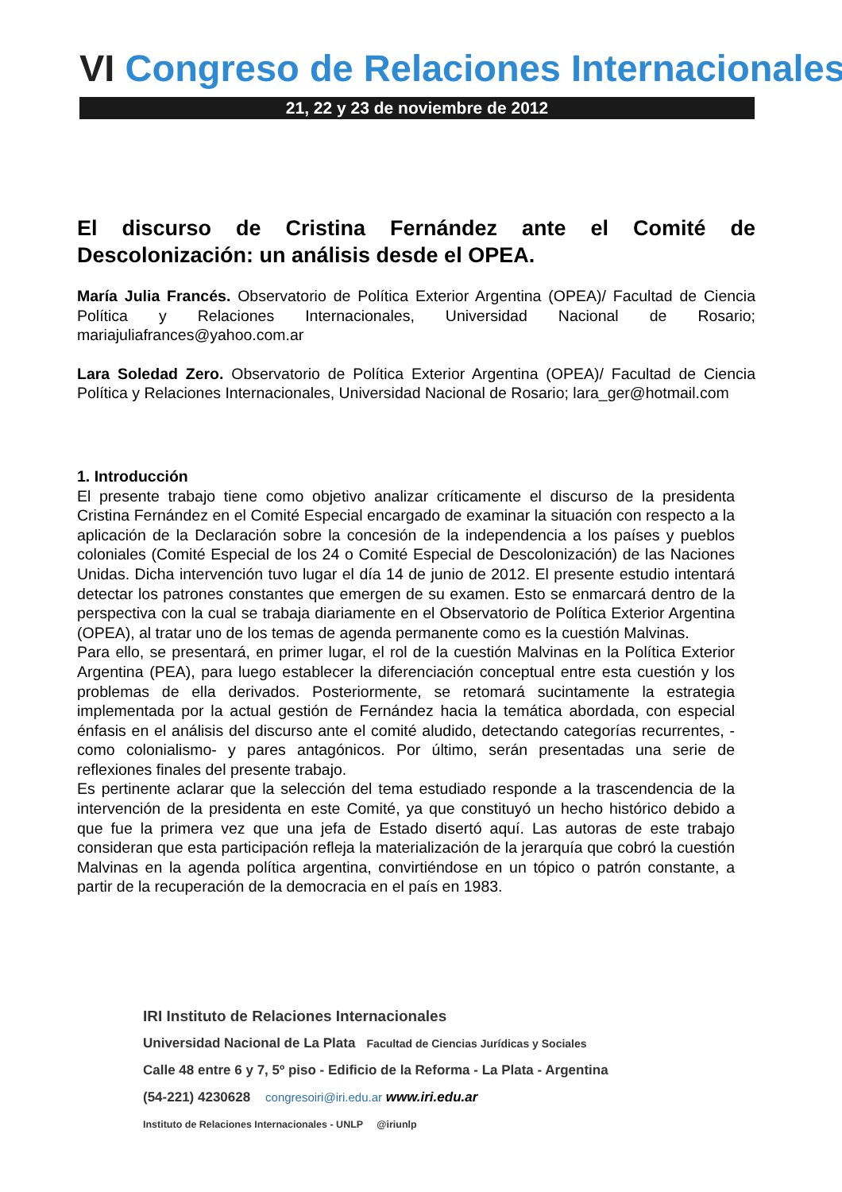VI Congreso de Relaciones Internacionales
21, 22 y 23 de noviembre de 2012
El discurso de Cristina Fernández ante el Comité de Descolonización: un análisis desde el OPEA.
María Julia Francés. Observatorio de Política Exterior Argentina (OPEA)/ Facultad de Ciencia Política y Relaciones Internacionales, Universidad Nacional de Rosario; mariajuliafrances@yahoo.com.ar
Lara Soledad Zero. Observatorio de Política Exterior Argentina (OPEA)/ Facultad de Ciencia Política y Relaciones Internacionales, Universidad Nacional de Rosario; lara_ger@hotmail.com
1. Introducción
El presente trabajo tiene como objetivo analizar críticamente el discurso de la presidenta Cristina Fernández en el Comité Especial encargado de examinar la situación con respecto a la aplicación de la Declaración sobre la concesión de la independencia a los países y pueblos coloniales (Comité Especial de los 24 o Comité Especial de Descolonización) de las Naciones Unidas. Dicha intervención tuvo lugar el día 14 de junio de 2012. El presente estudio intentará detectar los patrones constantes que emergen de su examen. Esto se enmarcará dentro de la perspectiva con la cual se trabaja diariamente en el Observatorio de Política Exterior Argentina (OPEA), al tratar uno de los temas de agenda permanente como es la cuestión Malvinas.
Para ello, se presentará, en primer lugar, el rol de la cuestión Malvinas en la Política Exterior Argentina (PEA), para luego establecer la diferenciación conceptual entre esta cuestión y los problemas de ella derivados. Posteriormente, se retomará sucintamente la estrategia implementada por la actual gestión de Fernández hacia la temática abordada, con especial énfasis en el análisis del discurso ante el comité aludido, detectando categorías recurrentes, -como colonialismo- y pares antagónicos. Por último, serán presentadas una serie de reflexiones finales del presente trabajo.
Es pertinente aclarar que la selección del tema estudiado responde a la trascendencia de la intervención de la presidenta en este Comité, ya que constituyó un hecho histórico debido a que fue la primera vez que una jefa de Estado disertó aquí. Las autoras de este trabajo consideran que esta participación refleja la materialización de la jerarquía que cobró la cuestión Malvinas en la agenda política argentina, convirtiéndose en un tópico o patrón constante, a partir de la recuperación de la democracia en el país en 1983.
IRI Instituto de Relaciones Internacionales
Universidad Nacional de La Plata Facultad de Ciencias Jurídicas y Sociales
Calle 48 entre 6 y 7, 5º piso - Edificio de la Reforma - La Plata - Argentina
(54-221) 4230628 congresoiri@iri.edu.ar www.iri.edu.ar
Instituto de Relaciones Internacionales - UNLP @iriunlp